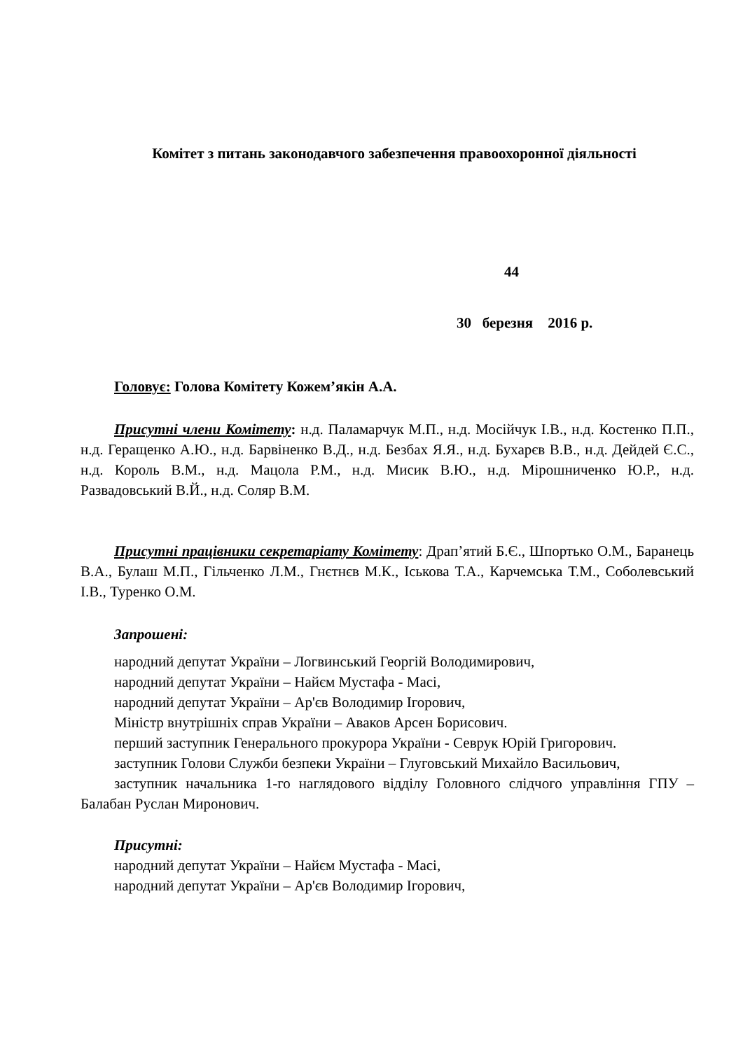Комітет з питань законодавчого забезпечення правоохоронної діяльності
44
30 березня 2016 р.
Головує: Голова Комітету Кожем’якін А.А.
Присутні члени Комітету: н.д. Паламарчук М.П., н.д. Мосійчук І.В., н.д. Костенко П.П., н.д. Геращенко А.Ю., н.д. Барвіненко В.Д., н.д. Безбах Я.Я., н.д. Бухарєв В.В., н.д. Дейдей Є.С., н.д. Король В.М., н.д. Мацола Р.М., н.д. Мисик В.Ю., н.д. Мірошниченко Ю.Р., н.д. Развадовський В.Й., н.д. Соляр В.М.
Присутні працівники секретаріату Комітету: Драп’ятий Б.Є., Шпортько О.М., Баранець В.А., Булаш М.П., Гільченко Л.М., Гнєтнєв М.К., Іськова Т.А., Карчемська Т.М., Соболевський І.В., Туренко О.М.
Запрошені:
народний депутат України – Логвинський Георгій Володимирович,
народний депутат України – Найєм Мустафа - Масі,
народний депутат України – Ар'єв Володимир Ігорович,
Міністр внутрішніх справ України – Аваков Арсен Борисович.
перший заступник Генерального прокурора України - Севрук Юрій Григорович.
заступник Голови Служби безпеки України – Глуговський Михайло Васильович,
заступник начальника 1-го наглядового відділу Головного слідчого управління ГПУ – Балабан Руслан Миронович.
Присутні:
народний депутат України – Найєм Мустафа - Масі,
народний депутат України – Ар'єв Володимир Ігорович,